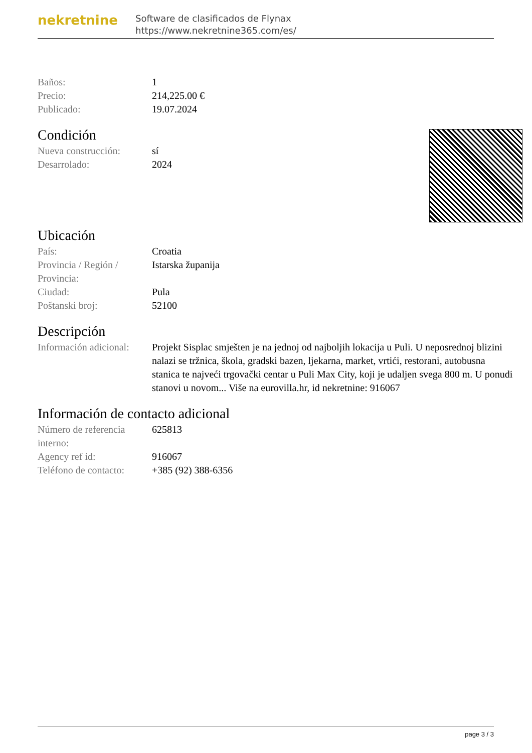nekretnine
Software de clasificados de Flynax
https://www.nekretnine365.com/es/
| Baños: | 1 |
| Precio: | 214,225.00 € |
| Publicado: | 19.07.2024 |
Condición
| Nueva construcción: | sí |
| Desarrolado: | 2024 |
Ubicación
| País: | Croatia |
| Provincia / Región / Provincia: | Istarska županija |
| Ciudad: | Pula |
| Poštanski broj: | 52100 |
Descripción
| Información adicional: | Projekt Sisplac smješten je na jednoj od najboljih lokacija u Puli. U neposrednoj blizini nalazi se tržnica, škola, gradski bazen, ljekarna, market, vrtići, restorani, autobusna stanica te najveći trgovački centar u Puli Max City, koji je udaljen svega 800 m. U ponudi stanovi u novom... Više na eurovilla.hr, id nekretnine: 916067 |
Información de contacto adicional
| Número de referencia interno: | 625813 |
| Agency ref id: | 916067 |
| Teléfono de contacto: | +385 (92) 388-6356 |
page 3 / 3